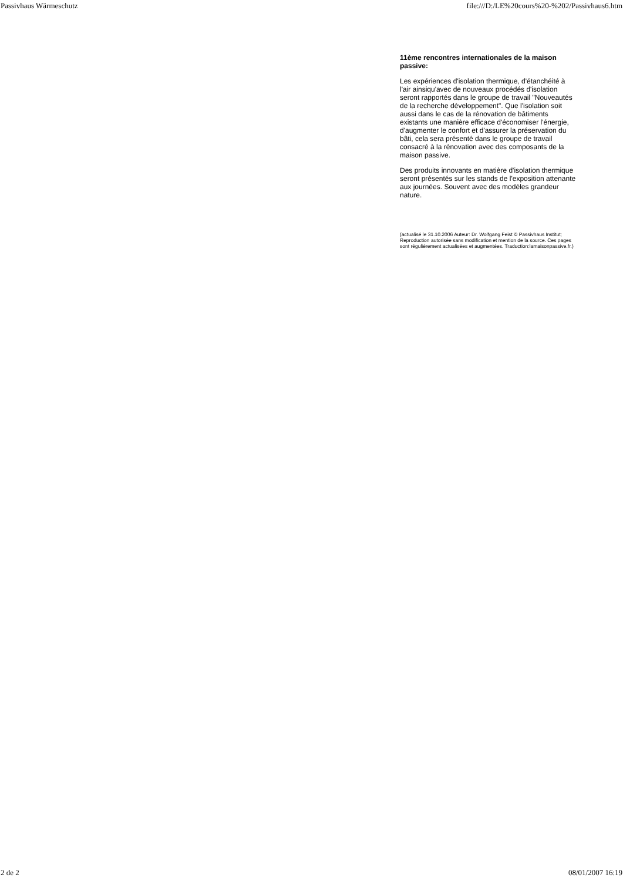Passivhaus Wärmeschutz file:///D:/LE%20cours%20-%202/Passivhaus6.htm
11ème rencontres internationales de la maison passive:
Les expériences d'isolation thermique, d'étanchéité à l'air ainsiqu'avec de nouveaux procédés d'isolation seront rapportés dans le groupe de travail "Nouveautés de la recherche développement". Que l'isolation soit aussi dans le cas de la rénovation de bâtiments existants une manière efficace d'économiser l'énergie, d'augmenter le confort et d'assurer la préservation du bâti, cela sera présenté dans le groupe de travail consacré à la rénovation avec des composants de la maison passive.
Des produits innovants en matière d'isolation thermique seront présentés sur les stands de l'exposition attenante aux journées. Souvent avec des modèles grandeur nature.
(actualisé le 31.10.2006 Auteur: Dr. Wolfgang Feist © Passivhaus Institut; Reproduction autorisée sans modification et mention de la source. Ces pages sont régulièrement actualisées et augmentées. Traduction:lamaisonpassive.fr.)
2 de 2 08/01/2007 16:19